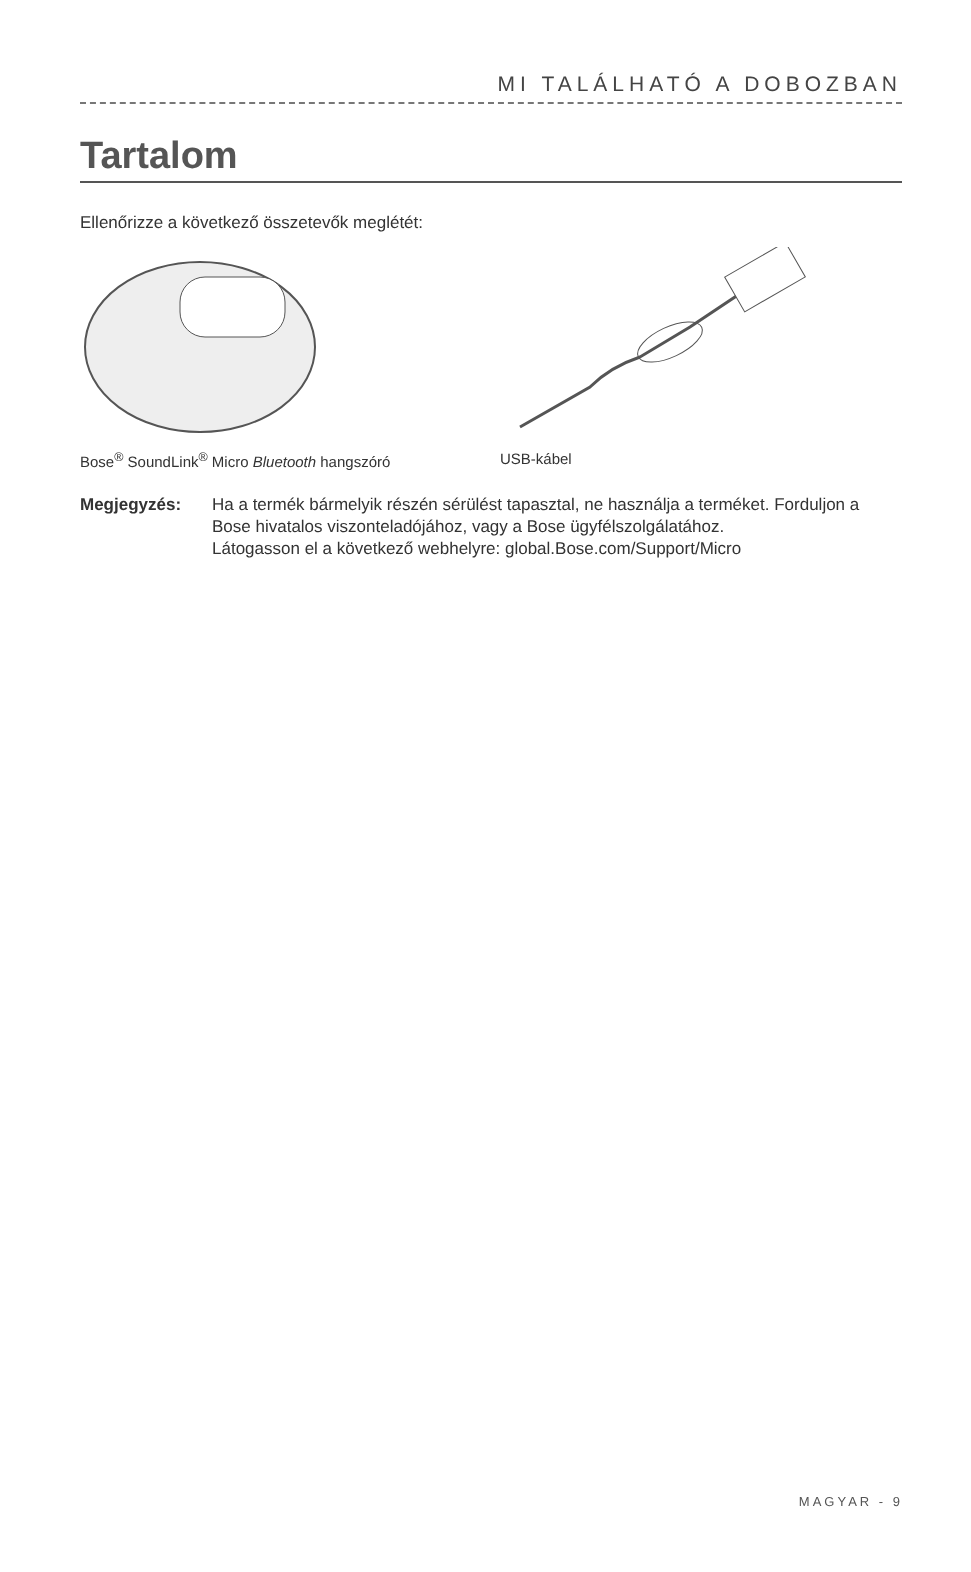MI TALÁLHATÓ A DOBOZBAN
Tartalom
Ellenőrizze a következő összetevők meglétét:
Bose<sup>®</sup> SoundLink<sup>®</sup> Micro Bluetooth hangszóró USB-kábel
Megjegyzés: Ha a termék bármelyik részén sérülést tapasztal, ne használja a terméket. Forduljon a Bose hivatalos viszonteladójához, vagy a Bose ügyfélszolgálatához.
Látogasson el a következő webhelyre: global.Bose.com/Support/Micro
MAGYAR - 9